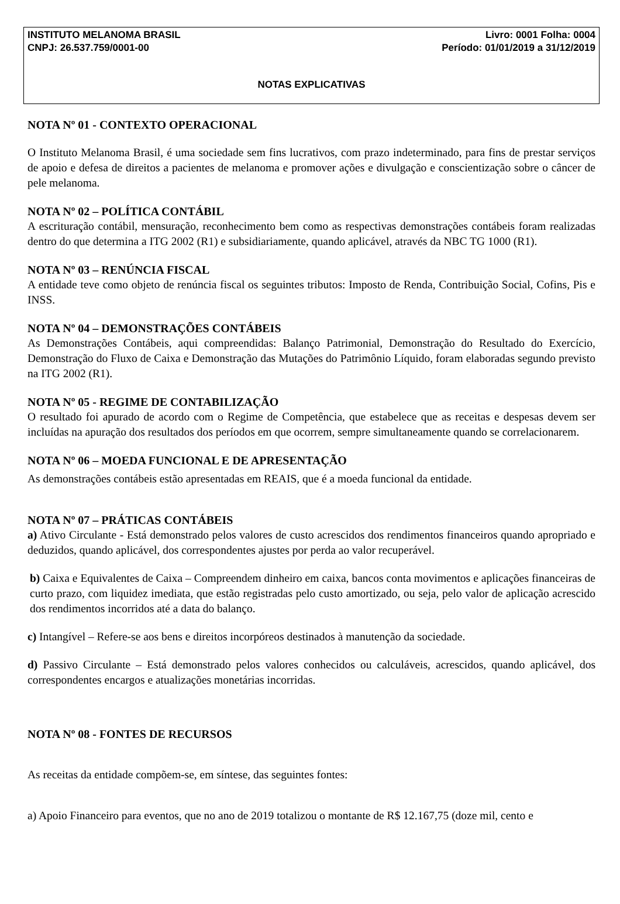INSTITUTO MELANOMA BRASIL Livro: 0001 Folha: 0004
CNPJ: 26.537.759/0001-00 Período: 01/01/2019 a 31/12/2019
NOTAS EXPLICATIVAS
NOTA Nº 01 - CONTEXTO OPERACIONAL
O Instituto Melanoma Brasil, é uma sociedade sem fins lucrativos, com prazo indeterminado, para fins de prestar serviços de apoio e defesa de direitos a pacientes de melanoma e promover ações e divulgação e conscientização sobre o câncer de pele melanoma.
NOTA Nº 02 – POLÍTICA CONTÁBIL
A escrituração contábil, mensuração, reconhecimento bem como as respectivas demonstrações contábeis foram realizadas dentro do que determina a ITG 2002 (R1) e subsidiariamente, quando aplicável, através da NBC TG 1000 (R1).
NOTA Nº 03 – RENÚNCIA FISCAL
A entidade teve como objeto de renúncia fiscal os seguintes tributos: Imposto de Renda, Contribuição Social, Cofins, Pis e INSS.
NOTA Nº 04 – DEMONSTRAÇÕES CONTÁBEIS
As Demonstrações Contábeis, aqui compreendidas: Balanço Patrimonial, Demonstração do Resultado do Exercício, Demonstração do Fluxo de Caixa e Demonstração das Mutações do Patrimônio Líquido, foram elaboradas segundo previsto na ITG 2002 (R1).
NOTA Nº 05 - REGIME DE CONTABILIZAÇÃO
O resultado foi apurado de acordo com o Regime de Competência, que estabelece que as receitas e despesas devem ser incluídas na apuração dos resultados dos períodos em que ocorrem, sempre simultaneamente quando se correlacionarem.
NOTA Nº 06 – MOEDA FUNCIONAL E DE APRESENTAÇÃO
As demonstrações contábeis estão apresentadas em REAIS, que é a moeda funcional da entidade.
NOTA Nº 07 – PRÁTICAS CONTÁBEIS
a) Ativo Circulante - Está demonstrado pelos valores de custo acrescidos dos rendimentos financeiros quando apropriado e deduzidos, quando aplicável, dos correspondentes ajustes por perda ao valor recuperável.
b) Caixa e Equivalentes de Caixa – Compreendem dinheiro em caixa, bancos conta movimentos e aplicações financeiras de curto prazo, com liquidez imediata, que estão registradas pelo custo amortizado, ou seja, pelo valor de aplicação acrescido dos rendimentos incorridos até a data do balanço.
c) Intangível – Refere-se aos bens e direitos incorpóreos destinados à manutenção da sociedade.
d) Passivo Circulante – Está demonstrado pelos valores conhecidos ou calculáveis, acrescidos, quando aplicável, dos correspondentes encargos e atualizações monetárias incorridas.
NOTA Nº 08 - FONTES DE RECURSOS
As receitas da entidade compõem-se, em síntese, das seguintes fontes:
a) Apoio Financeiro para eventos, que no ano de 2019 totalizou o montante de R$ 12.167,75 (doze mil, cento e